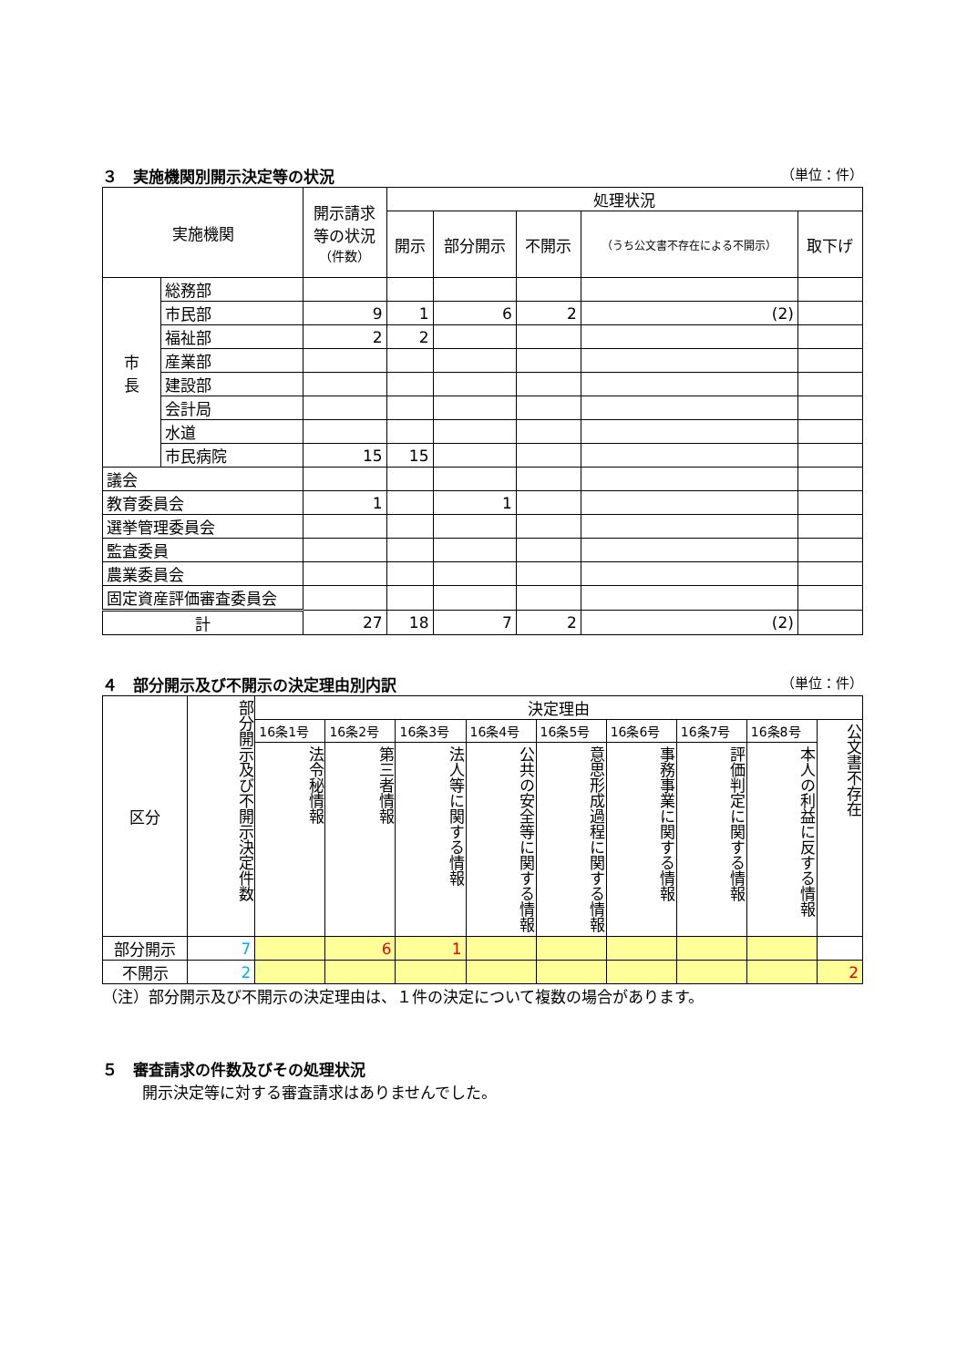３　実施機関別開示決定等の状況 （単位：件）
| 実施機関 | | 開示請求 等の状況 （件数） | 処理状況 | | | | |
| --- | --- | --- | --- | --- | --- | --- | --- |
| | | | 開示 | 部分開示 | 不開示 | （うち公文書不存在による不開示） | 取下げ |
| 市 長 | 総務部 | | | | | | |
| | 市民部 | 9 | 1 | 6 | 2 | (2) | |
| | 福祉部 | 2 | 2 | | | | |
| | 産業部 | | | | | | |
| | 建設部 | | | | | | |
| | 会計局 | | | | | | |
| | 水道 | | | | | | |
| | 市民病院 | 15 | 15 | | | | |
| 議会 | | | | | | | |
| 教育委員会 | | 1 | | 1 | | | |
| 選挙管理委員会 | | | | | | | |
| 監査委員 | | | | | | | |
| 農業委員会 | | | | | | | |
| 固定資産評価審査委員会 | | | | | | | |
| 計 | | 27 | 18 | 7 | 2 | (2) | |
４　部分開示及び不開示の決定理由別内訳 （単位：件）
| 区分 | 部分開示及び不開示決定件数 | 決定理由 | | | | | | | | |
| --- | --- | --- | --- | --- | --- | --- | --- | --- | --- | --- |
| | | 16条1号 | 16条2号 | 16条3号 | 16条4号 | 16条5号 | 16条6号 | 16条7号 | 16条8号 | 公文書不存在 |
| | | 法令秘情報 | 第三者情報 | 法人等に関する情報 | 公共の安全等に関する情報 | 意思形成過程に関する情報 | 事務事業に関する情報 | 評価判定に関する情報 | 本人の利益に反する情報 | |
| 部分開示 | 7 | | 6 | 1 | | | | | | |
| 不開示 | 2 | | | | | | | | | 2 |
（注）部分開示及び不開示の決定理由は、１件の決定について複数の場合があります。
５　審査請求の件数及びその処理状況
開示決定等に対する審査請求はありませんでした。